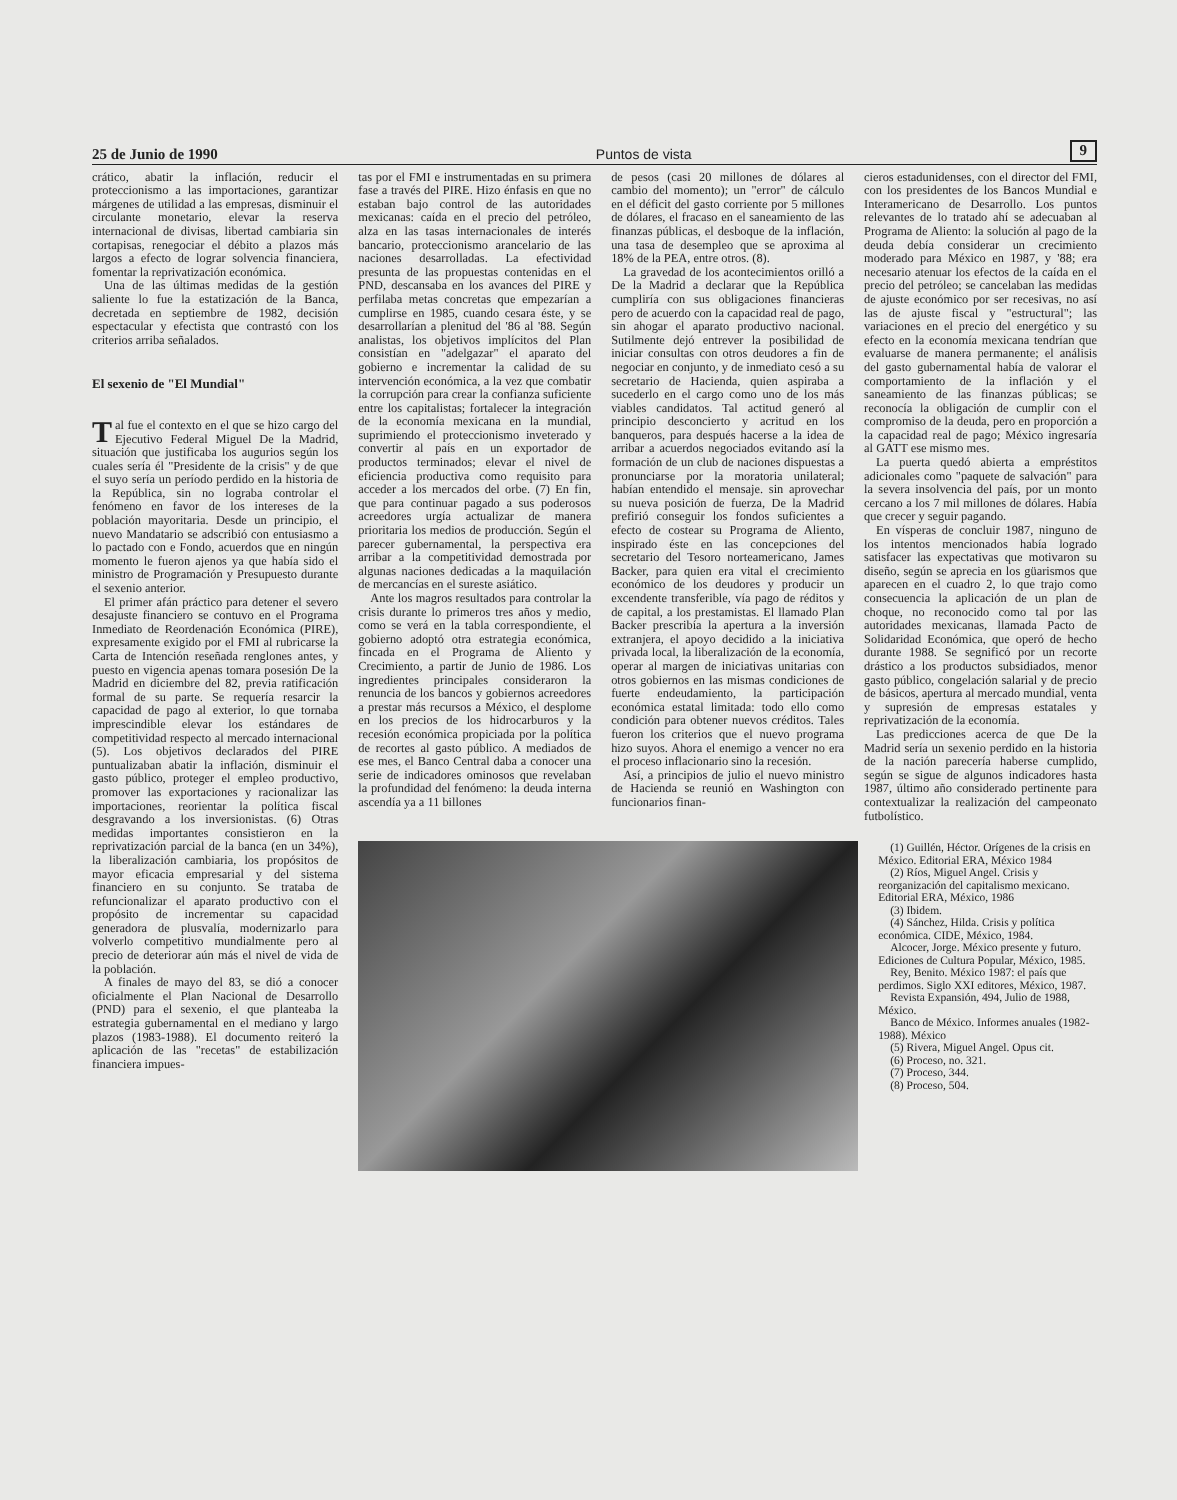25 de Junio de 1990 Puntos de vista 9
crático, abatir la inflación, reducir el proteccionismo a las importaciones, garantizar márgenes de utilidad a las empresas, disminuir el circulante monetario, elevar la reserva internacional de divisas, libertad cambiaria sin cortapisas, renegociar el débito a plazos más largos a efecto de lograr solvencia financiera, fomentar la reprivatización económica.
Una de las últimas medidas de la gestión saliente lo fue la estatización de la Banca, decretada en septiembre de 1982, decisión espectacular y efectista que contrastó con los criterios arriba señalados.
El sexenio de "El Mundial"
Tal fue el contexto en el que se hizo cargo del Ejecutivo Federal Miguel De la Madrid, situación que justificaba los augurios según los cuales sería él "Presidente de la crisis" y de que el suyo sería un período perdido en la historia de la República, sin no lograba controlar el fenómeno en favor de los intereses de la población mayoritaria. Desde un principio, el nuevo Mandatario se adscribió con entusiasmo a lo pactado con e Fondo, acuerdos que en ningún momento le fueron ajenos ya que había sido el ministro de Programación y Presupuesto durante el sexenio anterior.
El primer afán práctico para detener el severo desajuste financiero se contuvo en el Programa Inmediato de Reordenación Económica (PIRE), expresamente exigido por el FMI al rubricarse la Carta de Intención reseñada renglones antes, y puesto en vigencia apenas tomara posesión De la Madrid en diciembre del 82, previa ratificación formal de su parte. Se requería resarcir la capacidad de pago al exterior, lo que tornaba imprescindible elevar los estándares de competitividad respecto al mercado internacional (5). Los objetivos declarados del PIRE puntualizaban abatir la inflación, disminuir el gasto público, proteger el empleo productivo, promover las exportaciones y racionalizar las importaciones, reorientar la política fiscal desgravando a los inversionistas. (6) Otras medidas importantes consistieron en la reprivatización parcial de la banca (en un 34%), la liberalización cambiaria, los propósitos de mayor eficacia empresarial y del sistema financiero en su conjunto. Se trataba de refuncionalizar el aparato productivo con el propósito de incrementar su capacidad generadora de plusvalía, modernizarlo para volverlo competitivo mundialmente pero al precio de deteriorar aún más el nivel de vida de la población.
A finales de mayo del 83, se dió a conocer oficialmente el Plan Nacional de Desarrollo (PND) para el sexenio, el que planteaba la estrategia gubernamental en el mediano y largo plazos (1983-1988). El documento reiteró la aplicación de las "recetas" de estabilización financiera impues-
tas por el FMI e instrumentadas en su primera fase a través del PIRE. Hizo énfasis en que no estaban bajo control de las autoridades mexicanas: caída en el precio del petróleo, alza en las tasas internacionales de interés bancario, proteccionismo arancelario de las naciones desarrolladas. La efectividad presunta de las propuestas contenidas en el PND, descansaba en los avances del PIRE y perfilaba metas concretas que empezarían a cumplirse en 1985, cuando cesara éste, y se desarrollarían a plenitud del '86 al '88. Según analistas, los objetivos implícitos del Plan consistían en "adelgazar" el aparato del gobierno e incrementar la calidad de su intervención económica, a la vez que combatir la corrupción para crear la confianza suficiente entre los capitalistas; fortalecer la integración de la economía mexicana en la mundial, suprimiendo el proteccionismo inveterado y convertir al país en un exportador de productos terminados; elevar el nivel de eficiencia productiva como requisito para acceder a los mercados del orbe. (7) En fin, que para continuar pagado a sus poderosos acreedores urgía actualizar de manera prioritaria los medios de producción. Según el parecer gubernamental, la perspectiva era arribar a la competitividad demostrada por algunas naciones dedicadas a la maquilación de mercancías en el sureste asiático.
Ante los magros resultados para controlar la crisis durante lo primeros tres años y medio, como se verá en la tabla correspondiente, el gobierno adoptó otra estrategia económica, fincada en el Programa de Aliento y Crecimiento, a partir de Junio de 1986. Los ingredientes principales consideraron la renuncia de los bancos y gobiernos acreedores a prestar más recursos a México, el desplome en los precios de los hidrocarburos y la recesión económica propiciada por la política de recortes al gasto público. A mediados de ese mes, el Banco Central daba a conocer una serie de indicadores ominosos que revelaban la profundidad del fenómeno: la deuda interna ascendía ya a 11 billones
de pesos (casi 20 millones de dólares al cambio del momento); un "error" de cálculo en el déficit del gasto corriente por 5 millones de dólares, el fracaso en el saneamiento de las finanzas públicas, el desboque de la inflación, una tasa de desempleo que se aproxima al 18% de la PEA, entre otros. (8).
La gravedad de los acontecimientos orilló a De la Madrid a declarar que la República cumpliría con sus obligaciones financieras pero de acuerdo con la capacidad real de pago, sin ahogar el aparato productivo nacional. Sutilmente dejó entrever la posibilidad de iniciar consultas con otros deudores a fin de negociar en conjunto, y de inmediato cesó a su secretario de Hacienda, quien aspiraba a sucederlo en el cargo como uno de los más viables candidatos. Tal actitud generó al principio desconcierto y acritud en los banqueros, para después hacerse a la idea de arribar a acuerdos negociados evitando así la formación de un club de naciones dispuestas a pronunciarse por la moratoria unilateral; habían entendido el mensaje. sin aprovechar su nueva posición de fuerza, De la Madrid prefirió conseguir los fondos suficientes a efecto de costear su Programa de Aliento, inspirado éste en las concepciones del secretario del Tesoro norteamericano, James Backer, para quien era vital el crecimiento económico de los deudores y producir un excendente transferible, vía pago de réditos y de capital, a los prestamistas. El llamado Plan Backer prescribía la apertura a la inversión extranjera, el apoyo decidido a la iniciativa privada local, la liberalización de la economía, operar al margen de iniciativas unitarias con otros gobiernos en las mismas condiciones de fuerte endeudamiento, la participación económica estatal limitada: todo ello como condición para obtener nuevos créditos. Tales fueron los criterios que el nuevo programa hizo suyos. Ahora el enemigo a vencer no era el proceso inflacionario sino la recesión.
Así, a principios de julio el nuevo ministro de Hacienda se reunió en Washington con funcionarios finan-
cieros estadunidenses, con el director del FMI, con los presidentes de los Bancos Mundial e Interamericano de Desarrollo. Los puntos relevantes de lo tratado ahí se adecuaban al Programa de Aliento: la solución al pago de la deuda debía considerar un crecimiento moderado para México en 1987, y '88; era necesario atenuar los efectos de la caída en el precio del petróleo; se cancelaban las medidas de ajuste económico por ser recesivas, no así las de ajuste fiscal y "estructural"; las variaciones en el precio del energético y su efecto en la economía mexicana tendrían que evaluarse de manera permanente; el análisis del gasto gubernamental había de valorar el comportamiento de la inflación y el saneamiento de las finanzas públicas; se reconocía la obligación de cumplir con el compromiso de la deuda, pero en proporción a la capacidad real de pago; México ingresaría al GATT ese mismo mes.
La puerta quedó abierta a empréstitos adicionales como "paquete de salvación" para la severa insolvencia del país, por un monto cercano a los 7 mil millones de dólares. Había que crecer y seguir pagando.
En vísperas de concluir 1987, ninguno de los intentos mencionados había logrado satisfacer las expectativas que motivaron su diseño, según se aprecia en los güarismos que aparecen en el cuadro 2, lo que trajo como consecuencia la aplicación de un plan de choque, no reconocido como tal por las autoridades mexicanas, llamada Pacto de Solidaridad Económica, que operó de hecho durante 1988. Se segnificó por un recorte drástico a los productos subsidiados, menor gasto público, congelación salarial y de precio de básicos, apertura al mercado mundial, venta y supresión de empresas estatales y reprivatización de la economía.
Las predicciones acerca de que De la Madrid sería un sexenio perdido en la historia de la nación parecería haberse cumplido, según se sigue de algunos indicadores hasta 1987, último año considerado pertinente para contextualizar la realización del campeonato futbolístico.
(1) Guillén, Héctor. Orígenes de la crisis en México. Editorial ERA, México 1984
(2) Ríos, Miguel Angel. Crisis y reorganización del capitalismo mexicano. Editorial ERA, México, 1986
(3) Ibidem.
(4) Sánchez, Hilda. Crisis y política económica. CIDE, México, 1984.
Alcocer, Jorge. México presente y futuro. Ediciones de Cultura Popular, México, 1985.
Rey, Benito. México 1987: el país que perdimos. Siglo XXI editores, México, 1987.
Revista Expansión, 494, Julio de 1988, México.
Banco de México. Informes anuales (1982-1988). México
(5) Rivera, Miguel Angel. Opus cit.
(6) Proceso, no. 321.
(7) Proceso, 344.
(8) Proceso, 504.